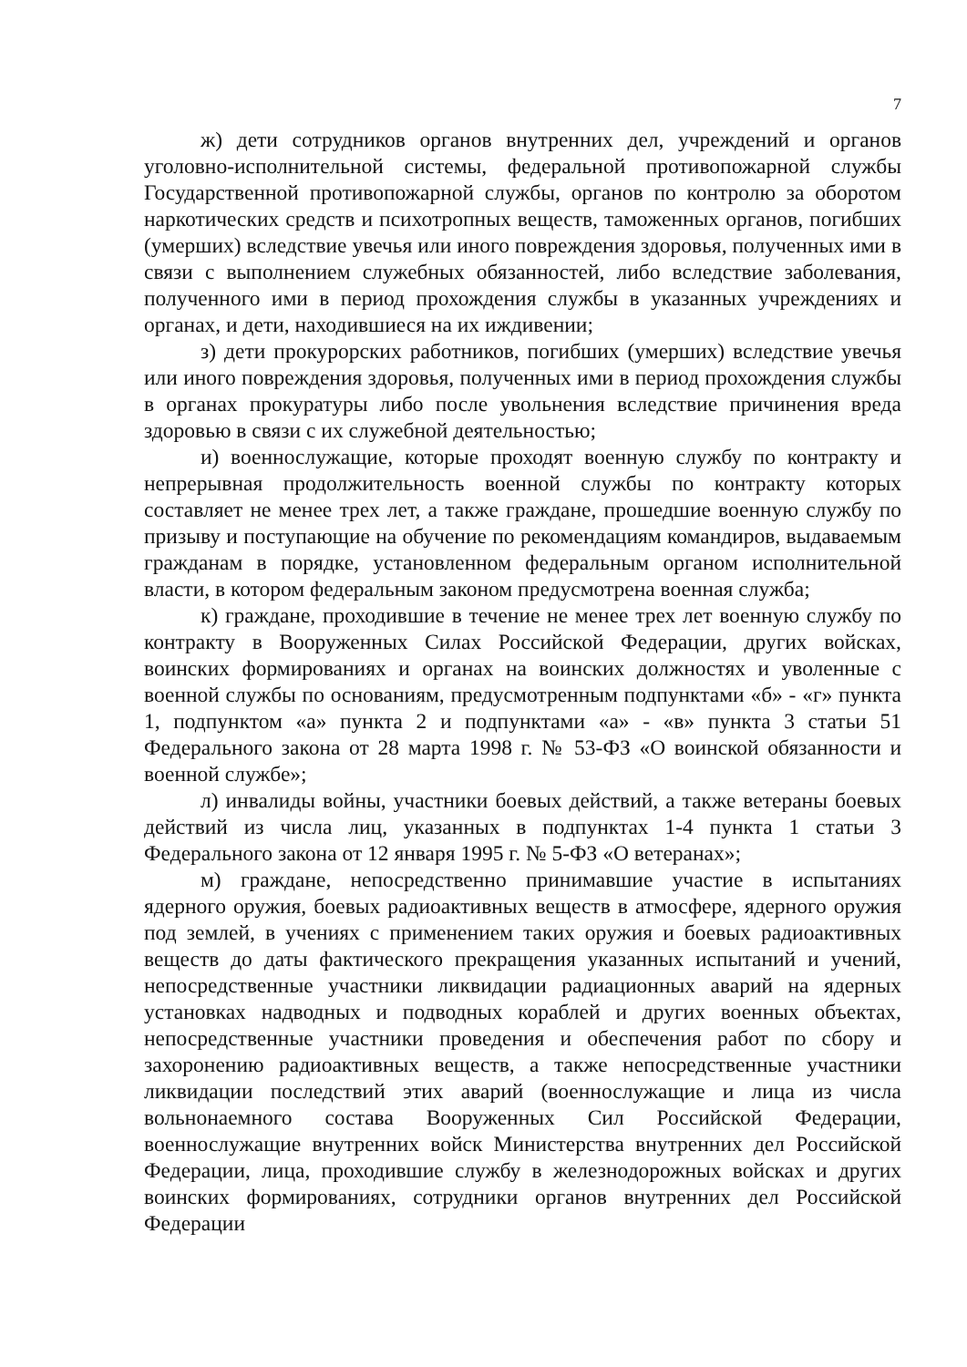7
ж) дети сотрудников органов внутренних дел, учреждений и органов уголовно-исполнительной системы, федеральной противопожарной службы Государственной противопожарной службы, органов по контролю за оборотом наркотических средств и психотропных веществ, таможенных органов, погибших (умерших) вследствие увечья или иного повреждения здоровья, полученных ими в связи с выполнением служебных обязанностей, либо вследствие заболевания, полученного ими в период прохождения службы в указанных учреждениях и органах, и дети, находившиеся на их иждивении;
з) дети прокурорских работников, погибших (умерших) вследствие увечья или иного повреждения здоровья, полученных ими в период прохождения службы в органах прокуратуры либо после увольнения вследствие причинения вреда здоровью в связи с их служебной деятельностью;
и) военнослужащие, которые проходят военную службу по контракту и непрерывная продолжительность военной службы по контракту которых составляет не менее трех лет, а также граждане, прошедшие военную службу по призыву и поступающие на обучение по рекомендациям командиров, выдаваемым гражданам в порядке, установленном федеральным органом исполнительной власти, в котором федеральным законом предусмотрена военная служба;
к) граждане, проходившие в течение не менее трех лет военную службу по контракту в Вооруженных Силах Российской Федерации, других войсках, воинских формированиях и органах на воинских должностях и уволенные с военной службы по основаниям, предусмотренным подпунктами «б» - «г» пункта 1, подпунктом «а» пункта 2 и подпунктами «а» - «в» пункта 3 статьи 51 Федерального закона от 28 марта 1998 г. № 53-ФЗ «О воинской обязанности и военной службе»;
л) инвалиды войны, участники боевых действий, а также ветераны боевых действий из числа лиц, указанных в подпунктах 1-4 пункта 1 статьи 3 Федерального закона от 12 января 1995 г. № 5-ФЗ «О ветеранах»;
м) граждане, непосредственно принимавшие участие в испытаниях ядерного оружия, боевых радиоактивных веществ в атмосфере, ядерного оружия под землей, в учениях с применением таких оружия и боевых радиоактивных веществ до даты фактического прекращения указанных испытаний и учений, непосредственные участники ликвидации радиационных аварий на ядерных установках надводных и подводных кораблей и других военных объектах, непосредственные участники проведения и обеспечения работ по сбору и захоронению радиоактивных веществ, а также непосредственные участники ликвидации последствий этих аварий (военнослужащие и лица из числа вольнонаемного состава Вооруженных Сил Российской Федерации, военнослужащие внутренних войск Министерства внутренних дел Российской Федерации, лица, проходившие службу в железнодорожных войсках и других воинских формированиях, сотрудники органов внутренних дел Российской Федерации